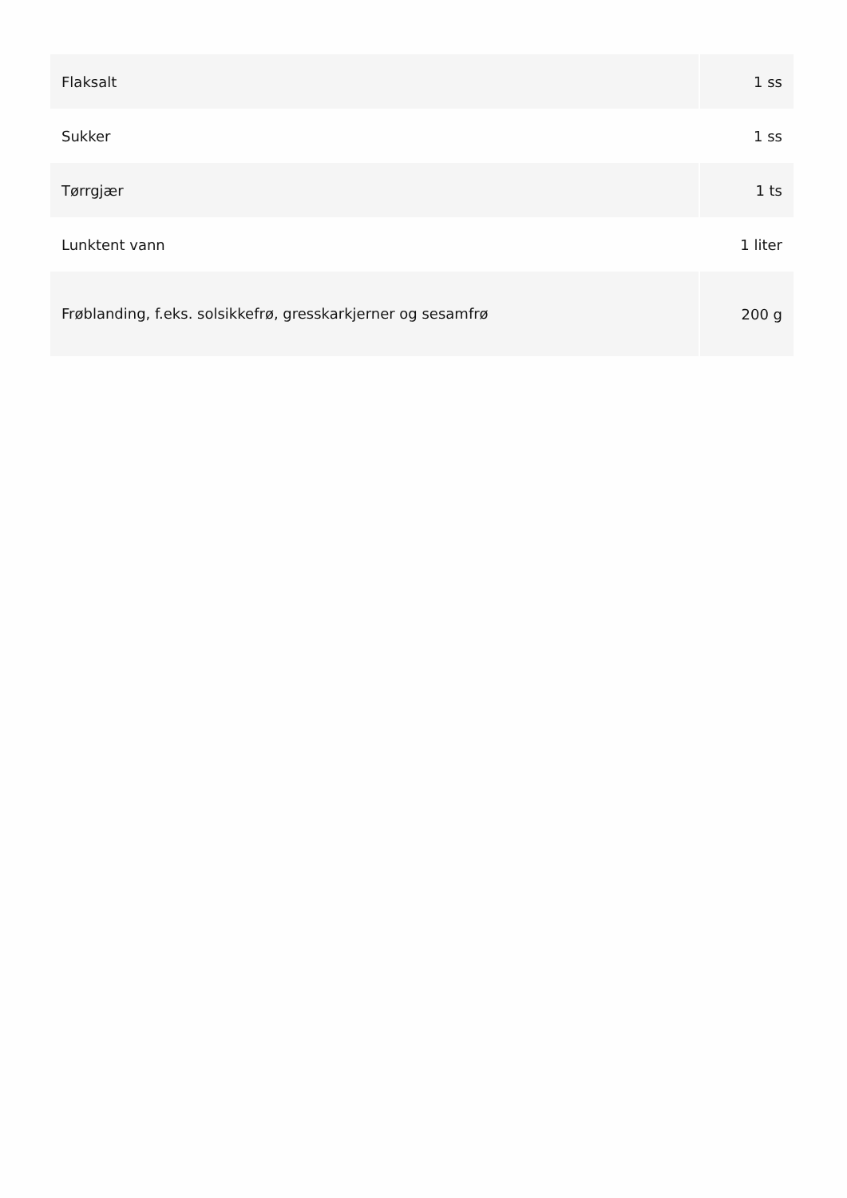| Flaksalt | 1 ss |
| Sukker | 1 ss |
| Tørrgjær | 1 ts |
| Lunktent vann | 1 liter |
| Frøblanding, f.eks. solsikkefrø, gresskarkjerner og sesamfrø | 200 g |